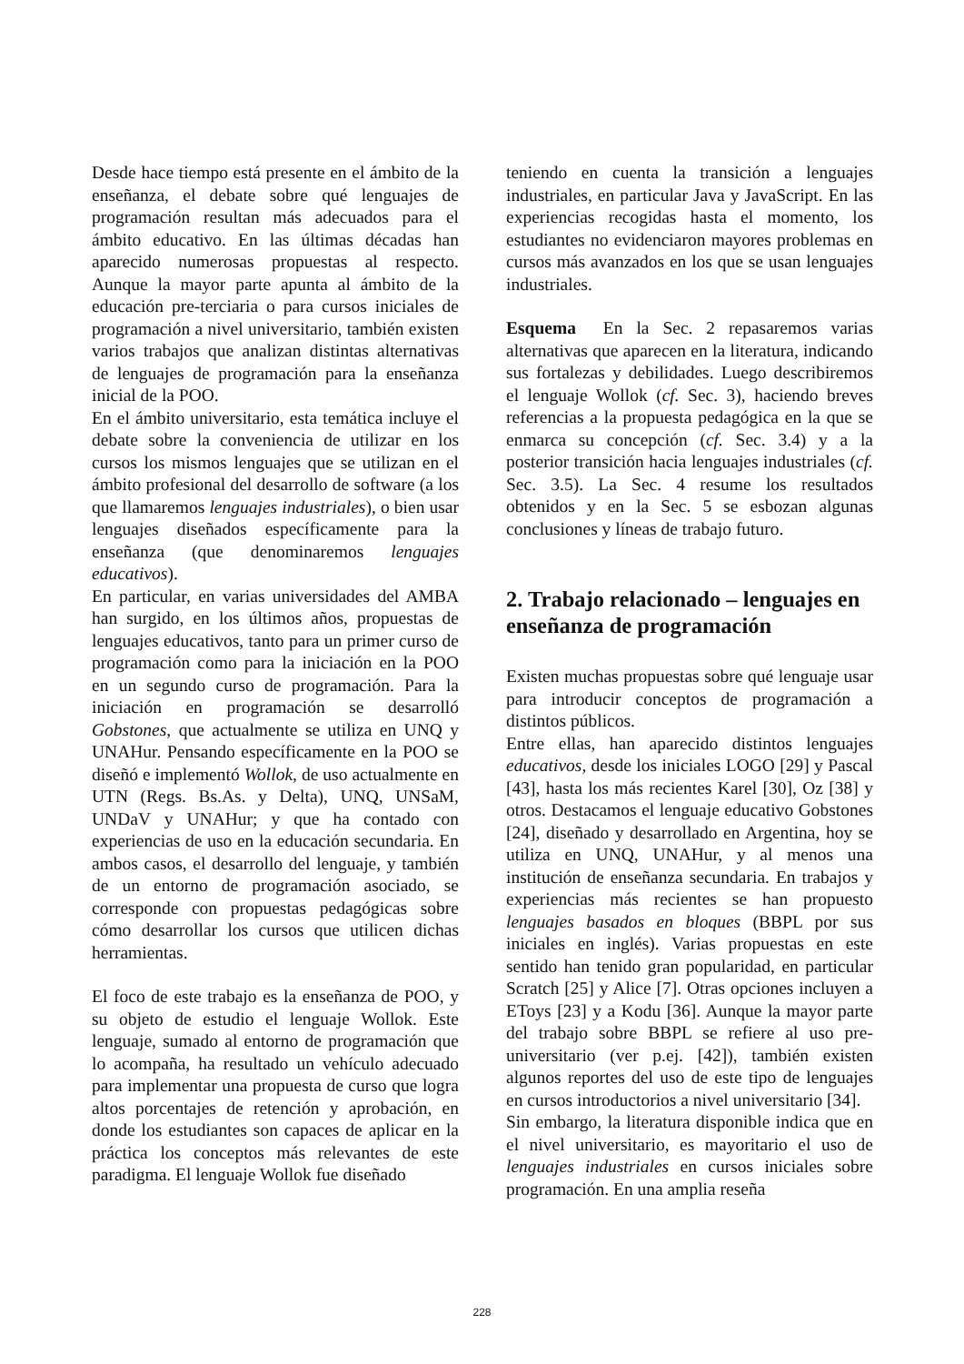Desde hace tiempo está presente en el ámbito de la enseñanza, el debate sobre qué lenguajes de programación resultan más adecuados para el ámbito educativo. En las últimas décadas han aparecido numerosas propuestas al respecto. Aunque la mayor parte apunta al ámbito de la educación pre-terciaria o para cursos iniciales de programación a nivel universitario, también existen varios trabajos que analizan distintas alternativas de lenguajes de programación para la enseñanza inicial de la POO.
En el ámbito universitario, esta temática incluye el debate sobre la conveniencia de utilizar en los cursos los mismos lenguajes que se utilizan en el ámbito profesional del desarrollo de software (a los que llamaremos lenguajes industriales), o bien usar lenguajes diseñados específicamente para la enseñanza (que denominaremos lenguajes educativos).
En particular, en varias universidades del AMBA han surgido, en los últimos años, propuestas de lenguajes educativos, tanto para un primer curso de programación como para la iniciación en la POO en un segundo curso de programación. Para la iniciación en programación se desarrolló Gobstones, que actualmente se utiliza en UNQ y UNAHur. Pensando específicamente en la POO se diseñó e implementó Wollok, de uso actualmente en UTN (Regs. Bs.As. y Delta), UNQ, UNSaM, UNDaV y UNAHur; y que ha contado con experiencias de uso en la educación secundaria. En ambos casos, el desarrollo del lenguaje, y también de un entorno de programación asociado, se corresponde con propuestas pedagógicas sobre cómo desarrollar los cursos que utilicen dichas herramientas.
El foco de este trabajo es la enseñanza de POO, y su objeto de estudio el lenguaje Wollok. Este lenguaje, sumado al entorno de programación que lo acompaña, ha resultado un vehículo adecuado para implementar una propuesta de curso que logra altos porcentajes de retención y aprobación, en donde los estudiantes son capaces de aplicar en la práctica los conceptos más relevantes de este paradigma. El lenguaje Wollok fue diseñado
teniendo en cuenta la transición a lenguajes industriales, en particular Java y JavaScript. En las experiencias recogidas hasta el momento, los estudiantes no evidenciaron mayores problemas en cursos más avanzados en los que se usan lenguajes industriales.
Esquema En la Sec. 2 repasaremos varias alternativas que aparecen en la literatura, indicando sus fortalezas y debilidades. Luego describiremos el lenguaje Wollok (cf. Sec. 3), haciendo breves referencias a la propuesta pedagógica en la que se enmarca su concepción (cf. Sec. 3.4) y a la posterior transición hacia lenguajes industriales (cf. Sec. 3.5). La Sec. 4 resume los resultados obtenidos y en la Sec. 5 se esbozan algunas conclusiones y líneas de trabajo futuro.
2. Trabajo relacionado – lenguajes en enseñanza de programación
Existen muchas propuestas sobre qué lenguaje usar para introducir conceptos de programación a distintos públicos.
Entre ellas, han aparecido distintos lenguajes educativos, desde los iniciales LOGO [29] y Pascal [43], hasta los más recientes Karel [30], Oz [38] y otros. Destacamos el lenguaje educativo Gobstones [24], diseñado y desarrollado en Argentina, hoy se utiliza en UNQ, UNAHur, y al menos una institución de enseñanza secundaria. En trabajos y experiencias más recientes se han propuesto lenguajes basados en bloques (BBPL por sus iniciales en inglés). Varias propuestas en este sentido han tenido gran popularidad, en particular Scratch [25] y Alice [7]. Otras opciones incluyen a EToys [23] y a Kodu [36]. Aunque la mayor parte del trabajo sobre BBPL se refiere al uso pre-universitario (ver p.ej. [42]), también existen algunos reportes del uso de este tipo de lenguajes en cursos introductorios a nivel universitario [34].
Sin embargo, la literatura disponible indica que en el nivel universitario, es mayoritario el uso de lenguajes industriales en cursos iniciales sobre programación. En una amplia reseña
228